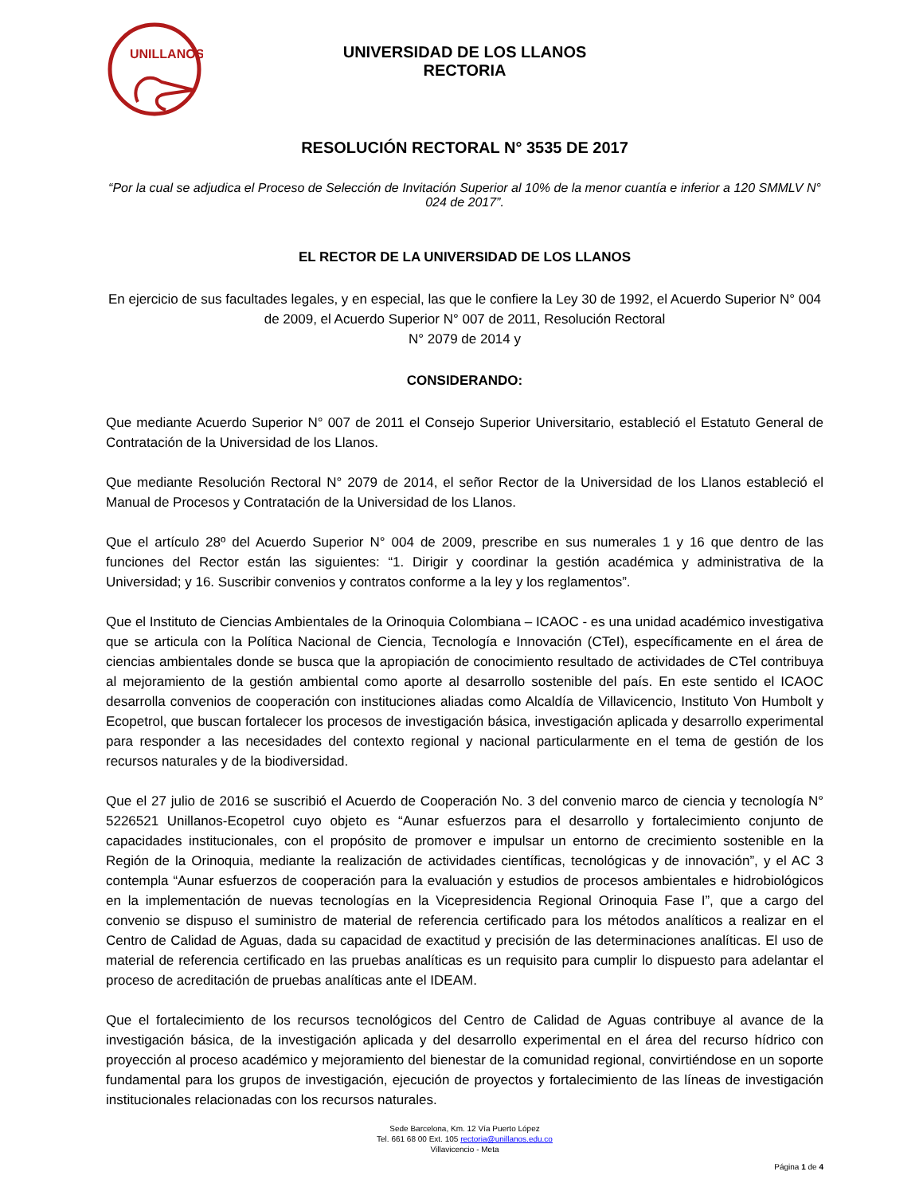UNILLANOS
UNIVERSIDAD DE LOS LLANOS
RECTORIA
RESOLUCIÓN RECTORAL N° 3535 DE 2017
“Por la cual se adjudica el Proceso de Selección de Invitación Superior al 10% de la menor cuantía e inferior a 120 SMMLV N° 024 de 2017”.
EL RECTOR DE LA UNIVERSIDAD DE LOS LLANOS
En ejercicio de sus facultades legales, y en especial, las que le confiere la Ley 30 de 1992, el Acuerdo Superior N° 004 de 2009, el Acuerdo Superior N° 007 de 2011, Resolución Rectoral
N° 2079 de 2014 y
CONSIDERANDO:
Que mediante Acuerdo Superior N° 007 de 2011 el Consejo Superior Universitario, estableció el Estatuto General de Contratación de la Universidad de los Llanos.
Que mediante Resolución Rectoral N° 2079 de 2014, el señor Rector de la Universidad de los Llanos estableció el Manual de Procesos y Contratación de la Universidad de los Llanos.
Que el artículo 28º del Acuerdo Superior N° 004 de 2009, prescribe en sus numerales 1 y 16 que dentro de las funciones del Rector están las siguientes: “1. Dirigir y coordinar la gestión académica y administrativa de la Universidad; y 16. Suscribir convenios y contratos conforme a la ley y los reglamentos”.
Que el Instituto de Ciencias Ambientales de la Orinoquia Colombiana – ICAOC - es una unidad académico investigativa que se articula con la Política Nacional de Ciencia, Tecnología e Innovación (CTeI), específicamente en el área de ciencias ambientales donde se busca que la apropiación de conocimiento resultado de actividades de CTeI contribuya al mejoramiento de la gestión ambiental como aporte al desarrollo sostenible del país. En este sentido el ICAOC desarrolla convenios de cooperación con instituciones aliadas como Alcaldía de Villavicencio, Instituto Von Humbolt y Ecopetrol, que buscan fortalecer los procesos de investigación básica, investigación aplicada y desarrollo experimental para responder a las necesidades del contexto regional y nacional particularmente en el tema de gestión de los recursos naturales y de la biodiversidad.
Que el 27 julio de 2016 se suscribió el Acuerdo de Cooperación No. 3 del convenio marco de ciencia y tecnología N° 5226521 Unillanos-Ecopetrol cuyo objeto es “Aunar esfuerzos para el desarrollo y fortalecimiento conjunto de capacidades institucionales, con el propósito de promover e impulsar un entorno de crecimiento sostenible en la Región de la Orinoquia, mediante la realización de actividades científicas, tecnológicas y de innovación”, y el AC 3 contempla “Aunar esfuerzos de cooperación para la evaluación y estudios de procesos ambientales e hidrobiológicos en la implementación de nuevas tecnologías en la Vicepresidencia Regional Orinoquia Fase I”, que a cargo del convenio se dispuso el suministro de material de referencia certificado para los métodos analíticos a realizar en el Centro de Calidad de Aguas, dada su capacidad de exactitud y precisión de las determinaciones analíticas. El uso de material de referencia certificado en las pruebas analíticas es un requisito para cumplir lo dispuesto para adelantar el proceso de acreditación de pruebas analíticas ante el IDEAM.
Que el fortalecimiento de los recursos tecnológicos del Centro de Calidad de Aguas contribuye al avance de la investigación básica, de la investigación aplicada y del desarrollo experimental en el área del recurso hídrico con proyección al proceso académico y mejoramiento del bienestar de la comunidad regional, convirtiéndose en un soporte fundamental para los grupos de investigación, ejecución de proyectos y fortalecimiento de las líneas de investigación institucionales relacionadas con los recursos naturales.
Sede Barcelona, Km. 12 Vía Puerto López
Tel. 661 68 00 Ext. 105 rectoria@unillanos.edu.co
Villavicencio - Meta
Página 1 de 4